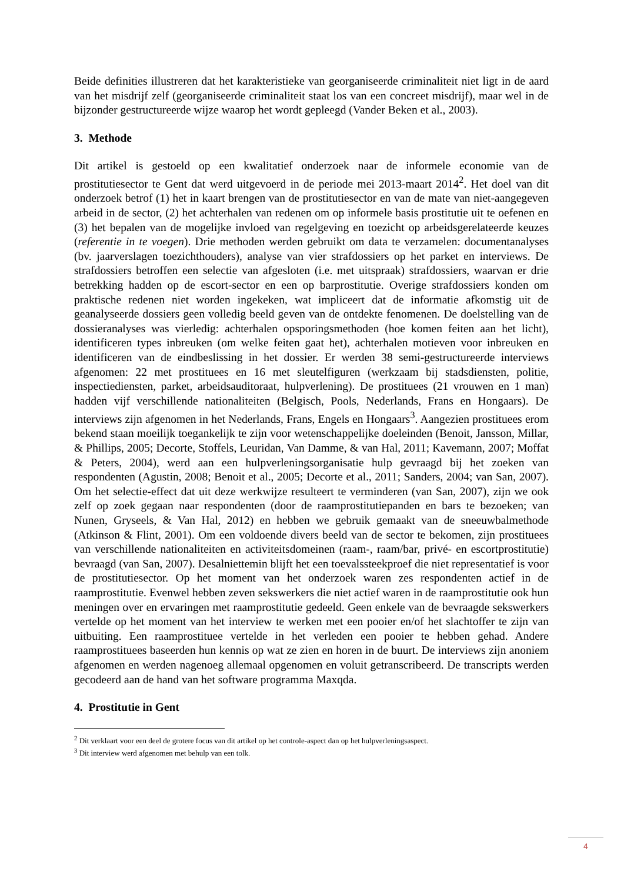Beide definities illustreren dat het karakteristieke van georganiseerde criminaliteit niet ligt in de aard van het misdrijf zelf (georganiseerde criminaliteit staat los van een concreet misdrijf), maar wel in de bijzonder gestructureerde wijze waarop het wordt gepleegd (Vander Beken et al., 2003).
3. Methode
Dit artikel is gestoeld op een kwalitatief onderzoek naar de informele economie van de prostitutiesector te Gent dat werd uitgevoerd in de periode mei 2013-maart 2014<sup>2</sup>. Het doel van dit onderzoek betrof (1) het in kaart brengen van de prostitutiesector en van de mate van niet-aangegeven arbeid in de sector, (2) het achterhalen van redenen om op informele basis prostitutie uit te oefenen en (3) het bepalen van de mogelijke invloed van regelgeving en toezicht op arbeidsgerelateerde keuzes (referentie in te voegen). Drie methoden werden gebruikt om data te verzamelen: documentanalyses (bv. jaarverslagen toezichthouders), analyse van vier strafdossiers op het parket en interviews. De strafdossiers betroffen een selectie van afgesloten (i.e. met uitspraak) strafdossiers, waarvan er drie betrekking hadden op de escort-sector en een op barprostitutie. Overige strafdossiers konden om praktische redenen niet worden ingekeken, wat impliceert dat de informatie afkomstig uit de geanalyseerde dossiers geen volledig beeld geven van de ontdekte fenomenen. De doelstelling van de dossieranalyses was vierledig: achterhalen opsporingsmethoden (hoe komen feiten aan het licht), identificeren types inbreuken (om welke feiten gaat het), achterhalen motieven voor inbreuken en identificeren van de eindbeslissing in het dossier. Er werden 38 semi-gestructureerde interviews afgenomen: 22 met prostituees en 16 met sleutelfiguren (werkzaam bij stadsdiensten, politie, inspectiediensten, parket, arbeidsauditoraat, hulpverlening). De prostituees (21 vrouwen en 1 man) hadden vijf verschillende nationaliteiten (Belgisch, Pools, Nederlands, Frans en Hongaars). De interviews zijn afgenomen in het Nederlands, Frans, Engels en Hongaars<sup>3</sup>. Aangezien prostituees erom bekend staan moeilijk toegankelijk te zijn voor wetenschappelijke doeleinden (Benoit, Jansson, Millar, & Phillips, 2005; Decorte, Stoffels, Leuridan, Van Damme, & van Hal, 2011; Kavemann, 2007; Moffat & Peters, 2004), werd aan een hulpverleningsorganisatie hulp gevraagd bij het zoeken van respondenten (Agustin, 2008; Benoit et al., 2005; Decorte et al., 2011; Sanders, 2004; van San, 2007). Om het selectie-effect dat uit deze werkwijze resulteert te verminderen (van San, 2007), zijn we ook zelf op zoek gegaan naar respondenten (door de raamprostitutiepanden en bars te bezoeken; van Nunen, Gryseels, & Van Hal, 2012) en hebben we gebruik gemaakt van de sneeuwbalmethode (Atkinson & Flint, 2001). Om een voldoende divers beeld van de sector te bekomen, zijn prostituees van verschillende nationaliteiten en activiteitsdomeinen (raam-, raam/bar, privé- en escortprostitutie) bevraagd (van San, 2007). Desalniettemin blijft het een toevalssteekproef die niet representatief is voor de prostitutiesector. Op het moment van het onderzoek waren zes respondenten actief in de raamprostitutie. Evenwel hebben zeven sekswerkers die niet actief waren in de raamprostitutie ook hun meningen over en ervaringen met raamprostitutie gedeeld. Geen enkele van de bevraagde sekswerkers vertelde op het moment van het interview te werken met een pooier en/of het slachtoffer te zijn van uitbuiting. Een raamprostituee vertelde in het verleden een pooier te hebben gehad. Andere raamprostituees baseerden hun kennis op wat ze zien en horen in de buurt. De interviews zijn anoniem afgenomen en werden nagenoeg allemaal opgenomen en voluit getranscribeerd. De transcripts werden gecodeerd aan de hand van het software programma Maxqda.
4. Prostitutie in Gent
<sup>2</sup> Dit verklaart voor een deel de grotere focus van dit artikel op het controle-aspect dan op het hulpverleningsaspect.
<sup>3</sup> Dit interview werd afgenomen met behulp van een tolk.
4